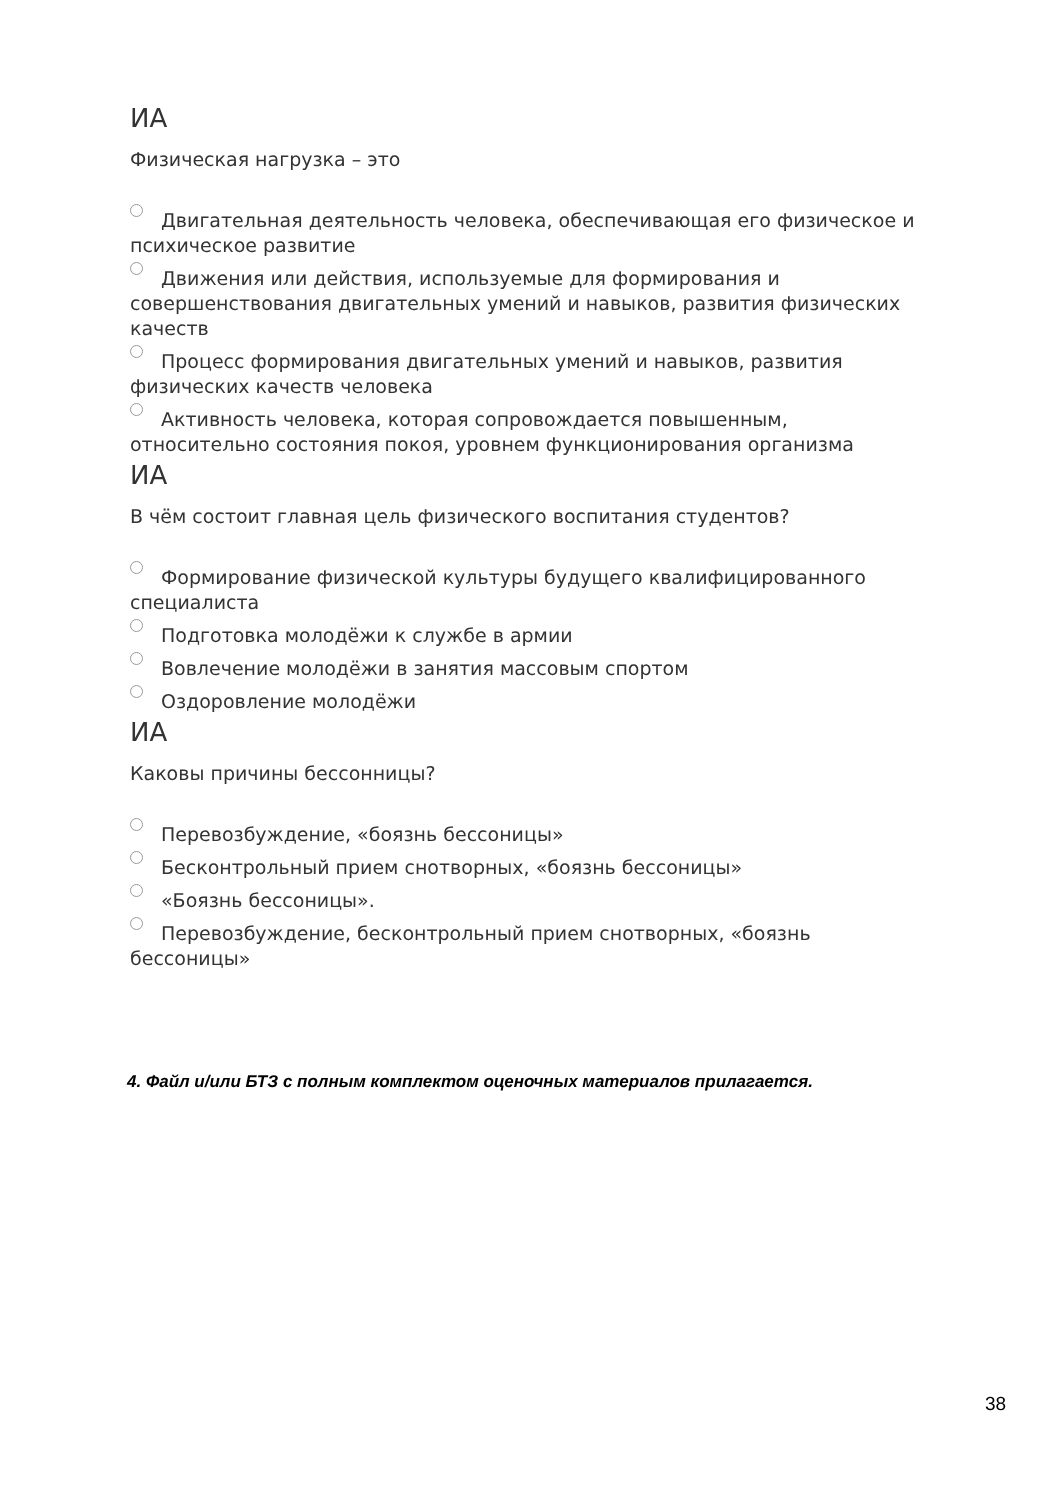ИА
Физическая нагрузка – это
Двигательная деятельность человека, обеспечивающая его физическое и психическое развитие
Движения или действия, используемые для формирования и совершенствования двигательных умений и навыков, развития физических качеств
Процесс формирования двигательных умений и навыков, развития физических качеств человека
Активность человека, которая сопровождается повышенным, относительно состояния покоя, уровнем функционирования организма
ИА
В чём состоит главная цель физического воспитания студентов?
Формирование физической культуры будущего квалифицированного специалиста
Подготовка молодёжи к службе в армии
Вовлечение молодёжи в занятия массовым спортом
Оздоровление молодёжи
ИА
Каковы причины бессонницы?
Перевозбуждение, «боязнь бессоницы»
Бесконтрольный прием снотворных, «боязнь бессоницы»
«Боязнь бессоницы».
Перевозбуждение, бесконтрольный прием снотворных, «боязнь бессоницы»
4. Файл и/или БТЗ с полным комплектом оценочных материалов прилагается.
38